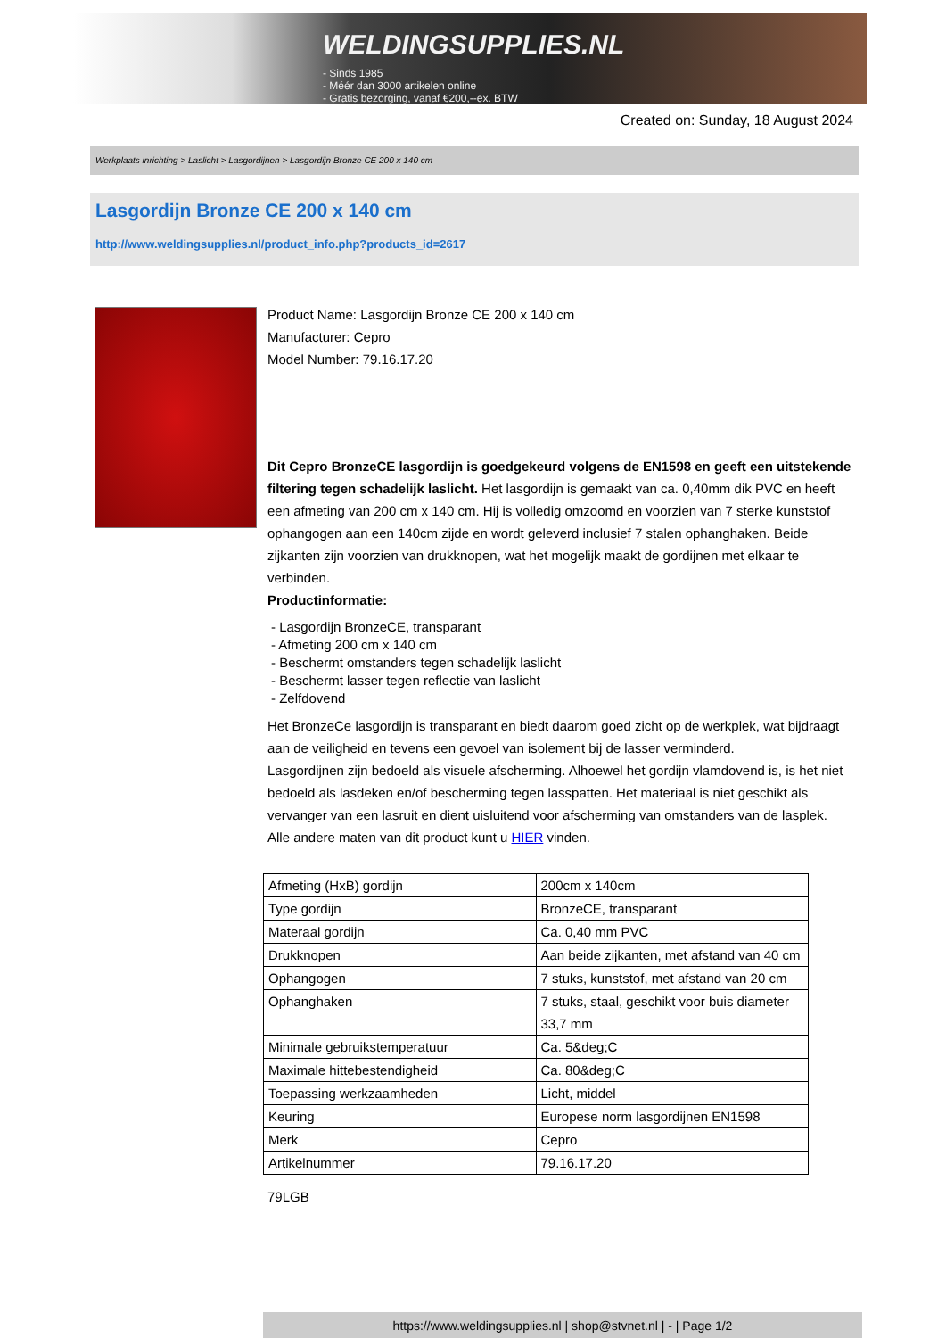WELDINGSUPPLIES.NL
- Sinds 1985
- Méér dan 3000 artikelen online
- Gratis bezorging, vanaf €200,--ex. BTW
Created on: Sunday, 18 August 2024
Werkplaats inrichting > Laslicht > Lasgordijnen > Lasgordijn Bronze CE 200 x 140 cm
Lasgordijn Bronze CE 200 x 140 cm
http://www.weldingsupplies.nl/product_info.php?products_id=2617
Product Name: Lasgordijn Bronze CE 200 x 140 cm
Manufacturer: Cepro
Model Number: 79.16.17.20
Dit Cepro BronzeCE lasgordijn is goedgekeurd volgens de EN1598 en geeft een uitstekende filtering tegen schadelijk laslicht. Het lasgordijn is gemaakt van ca. 0,40mm dik PVC en heeft een afmeting van 200 cm x 140 cm. Hij is volledig omzoomd en voorzien van 7 sterke kunststof ophangogen aan een 140cm zijde en wordt geleverd inclusief 7 stalen ophanghaken. Beide zijkanten zijn voorzien van drukknopen, wat het mogelijk maakt de gordijnen met elkaar te verbinden.
Productinformatie:
- Lasgordijn BronzeCE, transparant
- Afmeting 200 cm x 140 cm
- Beschermt omstanders tegen schadelijk laslicht
- Beschermt lasser tegen reflectie van laslicht
- Zelfdovend
Het BronzeCe lasgordijn is transparant en biedt daarom goed zicht op de werkplek, wat bijdraagt aan de veiligheid en tevens een gevoel van isolement bij de lasser verminderd.
Lasgordijnen zijn bedoeld als visuele afscherming. Alhoewel het gordijn vlamdovend is, is het niet bedoeld als lasdeken en/of bescherming tegen lasspatten. Het materiaal is niet geschikt als vervanger van een lasruit en dient uisluitend voor afscherming van omstanders van de lasplek.
Alle andere maten van dit product kunt u HIER vinden.
| Afmeting (HxB) gordijn | 200cm x 140cm |
| Type gordijn | BronzeCE, transparant |
| Materaal gordijn | Ca. 0,40 mm PVC |
| Drukknopen | Aan beide zijkanten, met afstand van 40 cm |
| Ophangogen | 7 stuks, kunststof, met afstand van 20 cm |
| Ophanghaken | 7 stuks, staal, geschikt voor buis diameter 33,7 mm |
| Minimale gebruikstemperatuur | Ca. 5&deg;C |
| Maximale hittebestendigheid | Ca. 80&deg;C |
| Toepassing werkzaamheden | Licht, middel |
| Keuring | Europese norm lasgordijnen EN1598 |
| Merk | Cepro |
| Artikelnummer | 79.16.17.20 |
79LGB
https://www.weldingsupplies.nl | shop@stvnet.nl | - | Page 1/2